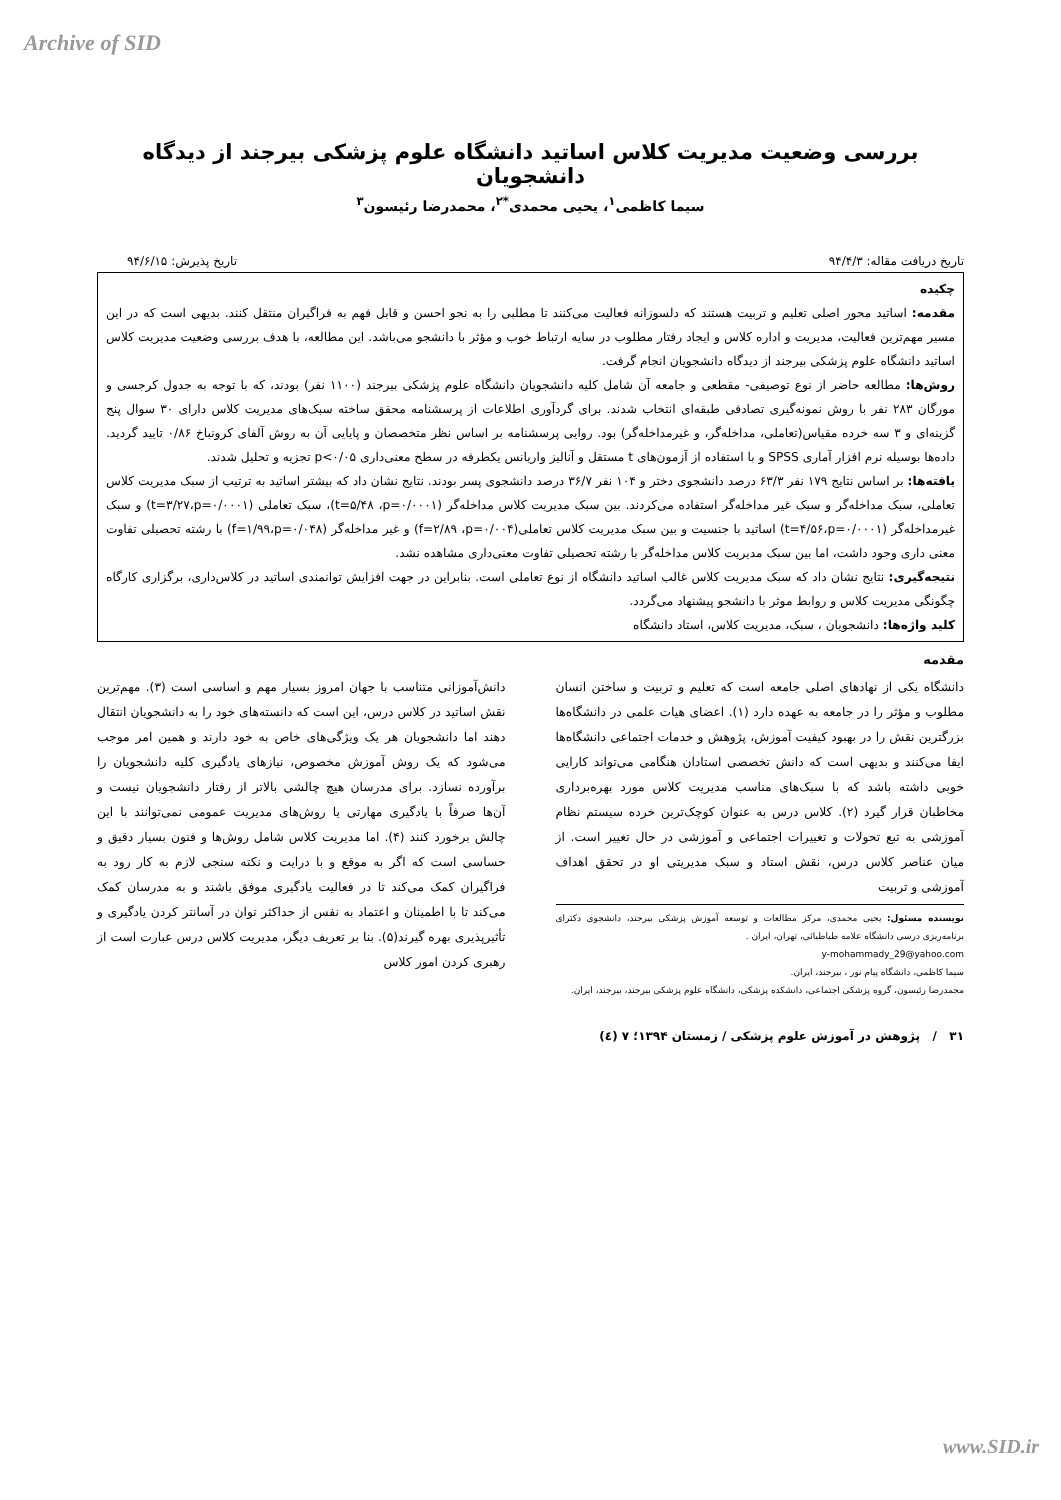Archive of SID
بررسی وضعیت مدیریت کلاس اساتید دانشگاه علوم پزشکی بیرجند از دیدگاه دانشجویان
سیما کاظمی<sup>۱</sup>، یحیی محمدی<sup>*۲</sup>، محمدرضا رئیسون<sup>۳</sup>
تاریخ دریافت مقاله: ۹۴/۴/۳ تاریخ پذیرش: ۹۴/۶/۱۵
چکیده
مقدمه: اساتید محور اصلی تعلیم و تربیت هستند که دلسوزانه فعالیت می‌کنند تا مطلبی را به نحو احسن و قابل فهم به فراگیران منتقل کنند. بدیهی است که در این مسیر مهم‌ترین فعالیت، مدیریت و اداره کلاس و ایجاد رفتار مطلوب در سایه ارتباط خوب و مؤثر با دانشجو می‌باشد. این مطالعه، با هدف بررسی وضعیت مدیریت کلاس اساتید دانشگاه علوم پزشکی بیرجند از دیدگاه دانشجویان انجام گرفت.
روش‌ها: مطالعه حاضر از نوع توصیفی- مقطعی و جامعه آن شامل کلیه دانشجویان دانشگاه علوم پزشکی بیرجند (۱۱۰۰ نفر) بودند، که با توجه به جدول کرجسی و مورگان ۲۸۳ نفر با روش نمونه‌گیری تصادفی طبقه‌ای انتخاب شدند. برای گردآوری اطلاعات از پرسشنامه محقق ساخته سبک‌های مدیریت کلاس دارای ۳۰ سوال پنج گزینه‌ای و ۳ سه خرده مقیاس(تعاملی، مداخله‌گر، و غیرمداخله‌گر) بود. روایی پرسشنامه بر اساس نظر متخصصان و پایایی آن به روش آلفای کرونباخ ۰/۸۶ تایید گردید. داده‌ها بوسیله نرم افزار آماری SPSS و با استفاده از آزمون‌های t مستقل و آنالیز واریانس یکطرفه در سطح معنی‌داری p<۰/۰۵ تجزیه و تحلیل شدند.
یافته‌ها: بر اساس نتایج ۱۷۹ نفر ۶۳/۳ درصد دانشجوی دختر و ۱۰۴ نفر ۳۶/۷ درصد دانشجوی پسر بودند. نتایج نشان داد که بیشتر اساتید به ترتیب از سبک مدیریت کلاس تعاملی، سبک مداخله‌گر و سبک غیر مداخله‌گر استفاده می‌کردند. بین سبک مدیریت کلاس مداخله‌گر (t=۵/۴۸ ،p=۰/۰۰۰۱)، سبک تعاملی (t=۳/۲۷،p=۰/۰۰۰۱) و سبک غیرمداخله‌گر (t=۴/۵۶،p=۰/۰۰۰۱) اساتید با جنسیت و بین سبک مدیریت کلاس تعاملی(f=۲/۸۹ ،p=۰/۰۰۴) و غیر مداخله‌گر (f=۱/۹۹،p=۰/۰۴۸) با رشته تحصیلی تفاوت معنی داری وجود داشت، اما بین سبک مدیریت کلاس مداخله‌گر با رشته تحصیلی تفاوت معنی‌داری مشاهده نشد.
نتیجه‌گیری: نتایج نشان داد که سبک مدیریت کلاس غالب اساتید دانشگاه از نوع تعاملی است. بنابراین در جهت افزایش توانمندی اساتید در کلاس‌داری، برگزاری کارگاه چگونگی مدیریت کلاس و روابط موثر با دانشجو پیشنهاد می‌گردد.
کلید واژه‌ها: دانشجویان ، سبک، مدیریت کلاس، استاد دانشگاه
مقدمه
دانشگاه یکی از نهادهای اصلی جامعه است که تعلیم و تربیت و ساختن انسان مطلوب و مؤثر را در جامعه به عهده دارد (۱). اعضای هیات علمی در دانشگاه‌ها بزرگترین نقش را در بهبود کیفیت آموزش، پژوهش و خدمات اجتماعی دانشگاه‌ها ایفا می‌کنند و بدیهی است که دانش تخصصی استادان هنگامی می‌تواند کارایی خوبی داشته باشد که با سبک‌های مناسب مدیریت کلاس مورد بهره‌برداری مخاطبان قرار گیرد (۲). کلاس درس به عنوان کوچک‌ترین خرده سیستم نظام آموزشی به تبع تحولات و تغییرات اجتماعی و آموزشی در حال تغییر است. از میان عناصر کلاس درس، نقش استاد و سبک مدیریتی او در تحقق اهداف آموزشی و تربیت
نویسنده مسئول: یحیی محمدی، مرکز مطالعات و توسعه آموزش پزشکی بیرجند، دانشجوی دکترای برنامه‌ریزی درسی دانشگاه علامه طباطبائی، تهران، ایران .
y-mohammady_29@yahoo.com
سیما کاظمی، دانشگاه پیام نور ، بیرجند، ایران.
محمدرضا رئیسون، گروه پزشکی اجتماعی، دانشکده پزشکی، دانشگاه علوم پزشکی بیرجند، بیرجند، ایران.
دانش‌آموزانی متناسب با جهان امروز بسیار مهم و اساسی است (۳). مهم‌ترین نقش اساتید در کلاس درس، این است که دانسته‌های خود را به دانشجویان انتقال دهند اما دانشجویان هر یک ویژگی‌های خاص به خود دارند و همین امر موجب می‌شود که یک روش آموزش مخصوص، نیازهای یادگیری کلیه دانشجویان را برآورده نسازد. برای مدرسان هیچ چالشی بالاتر از رفتار دانشجویان نیست و آن‌ها صرفاً با یادگیری مهارتی یا روش‌های مدیریت عمومی نمی‌توانند با این چالش برخورد کنند (۴). اما مدیریت کلاس شامل روش‌ها و فنون بسیار دقیق و حساسی است که اگر به موقع و با درایت و نکته سنجی لازم به کار رود به فراگیران کمک می‌کند تا در فعالیت یادگیری موفق باشند و به مدرسان کمک می‌کند تا با اطمینان و اعتماد به نفس از حداکثر توان در آسانتر کردن یادگیری و تأثیرپذیری بهره گیرند(۵). بنا بر تعریف دیگر، مدیریت کلاس درس عبارت است از رهبری کردن امور کلاس
۳۱ / پژوهش در آموزش علوم پزشکی / زمستان ۱۳۹۴؛ ۷ (٤)
www.SID.ir